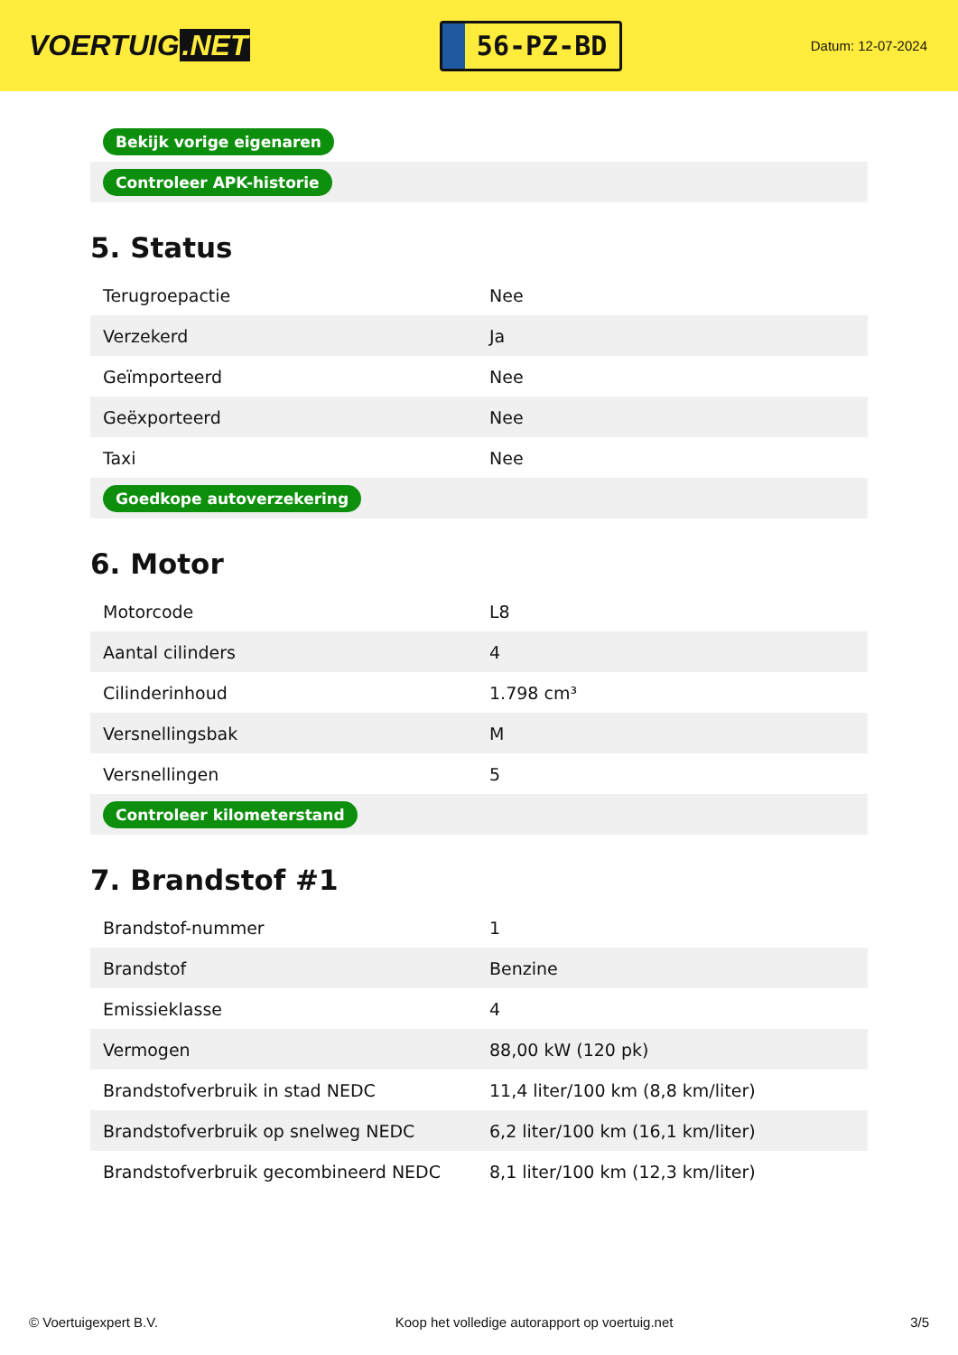VOERTUIG.NET
56-PZ-BD
Datum: 12-07-2024
| Bekijk vorige eigenaren |
| Controleer APK-historie |
5. Status
| Terugroepactie | Nee |
| Verzekerd | Ja |
| Geïmporteerd | Nee |
| Geëxporteerd | Nee |
| Taxi | Nee |
| Goedkope autoverzekering | |
6. Motor
| Motorcode | L8 |
| Aantal cilinders | 4 |
| Cilinderinhoud | 1.798 cm³ |
| Versnellingsbak | M |
| Versnellingen | 5 |
| Controleer kilometerstand | |
7. Brandstof #1
| Brandstof-nummer | 1 |
| Brandstof | Benzine |
| Emissieklasse | 4 |
| Vermogen | 88,00 kW (120 pk) |
| Brandstofverbruik in stad NEDC | 11,4 liter/100 km (8,8 km/liter) |
| Brandstofverbruik op snelweg NEDC | 6,2 liter/100 km (16,1 km/liter) |
| Brandstofverbruik gecombineerd NEDC | 8,1 liter/100 km (12,3 km/liter) |
© Voertuigexpert B.V. Koop het volledige autorapport op voertuig.net 3/5